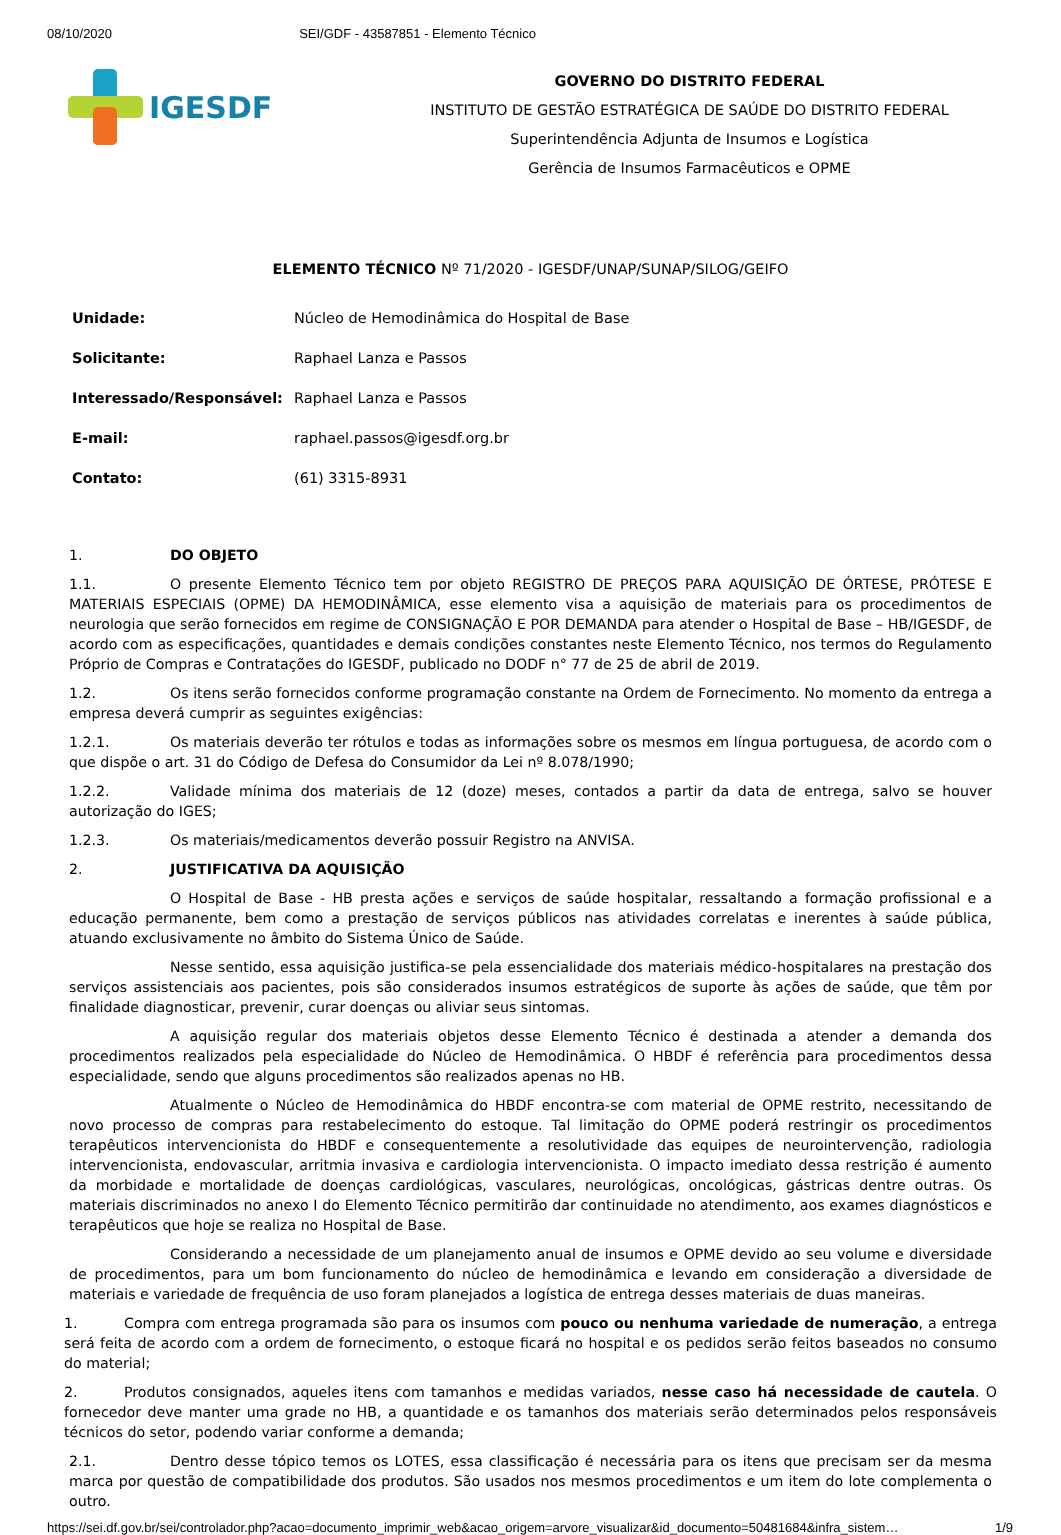08/10/2020 SEI/GDF - 43587851 - Elemento Técnico
IGESDF
GOVERNO DO DISTRITO FEDERAL
INSTITUTO DE GESTÃO ESTRATÉGICA DE SAÚDE DO DISTRITO FEDERAL
Superintendência Adjunta de Insumos e Logística
Gerência de Insumos Farmacêuticos e OPME
ELEMENTO TÉCNICO Nº 71/2020 - IGESDF/UNAP/SUNAP/SILOG/GEIFO
| Unidade: | Núcleo de Hemodinâmica do Hospital de Base |
| Solicitante: | Raphael Lanza e Passos |
| Interessado/Responsável: | Raphael Lanza e Passos |
| E-mail: | raphael.passos@igesdf.org.br |
| Contato: | (61) 3315-8931 |
1. DO OBJETO
1.1. O presente Elemento Técnico tem por objeto REGISTRO DE PREÇOS PARA AQUISIÇÃO DE ÓRTESE, PRÓTESE E MATERIAIS ESPECIAIS (OPME) DA HEMODINÂMICA, esse elemento visa a aquisição de materiais para os procedimentos de neurologia que serão fornecidos em regime de CONSIGNAÇÃO E POR DEMANDA para atender o Hospital de Base – HB/IGESDF, de acordo com as especificações, quantidades e demais condições constantes neste Elemento Técnico, nos termos do Regulamento Próprio de Compras e Contratações do IGESDF, publicado no DODF n° 77 de 25 de abril de 2019.
1.2. Os itens serão fornecidos conforme programação constante na Ordem de Fornecimento. No momento da entrega a empresa deverá cumprir as seguintes exigências:
1.2.1. Os materiais deverão ter rótulos e todas as informações sobre os mesmos em língua portuguesa, de acordo com o que dispõe o art. 31 do Código de Defesa do Consumidor da Lei nº 8.078/1990;
1.2.2. Validade mínima dos materiais de 12 (doze) meses, contados a partir da data de entrega, salvo se houver autorização do IGES;
1.2.3. Os materiais/medicamentos deverão possuir Registro na ANVISA.
2. JUSTIFICATIVA DA AQUISIÇÃO
O Hospital de Base - HB presta ações e serviços de saúde hospitalar, ressaltando a formação profissional e a educação permanente, bem como a prestação de serviços públicos nas atividades correlatas e inerentes à saúde pública, atuando exclusivamente no âmbito do Sistema Único de Saúde.
Nesse sentido, essa aquisição justifica-se pela essencialidade dos materiais médico-hospitalares na prestação dos serviços assistenciais aos pacientes, pois são considerados insumos estratégicos de suporte às ações de saúde, que têm por finalidade diagnosticar, prevenir, curar doenças ou aliviar seus sintomas.
A aquisição regular dos materiais objetos desse Elemento Técnico é destinada a atender a demanda dos procedimentos realizados pela especialidade do Núcleo de Hemodinâmica. O HBDF é referência para procedimentos dessa especialidade, sendo que alguns procedimentos são realizados apenas no HB.
Atualmente o Núcleo de Hemodinâmica do HBDF encontra-se com material de OPME restrito, necessitando de novo processo de compras para restabelecimento do estoque. Tal limitação do OPME poderá restringir os procedimentos terapêuticos intervencionista do HBDF e consequentemente a resolutividade das equipes de neurointervenção, radiologia intervencionista, endovascular, arritmia invasiva e cardiologia intervencionista. O impacto imediato dessa restrição é aumento da morbidade e mortalidade de doenças cardiológicas, vasculares, neurológicas, oncológicas, gástricas dentre outras. Os materiais discriminados no anexo I do Elemento Técnico permitirão dar continuidade no atendimento, aos exames diagnósticos e terapêuticos que hoje se realiza no Hospital de Base.
Considerando a necessidade de um planejamento anual de insumos e OPME devido ao seu volume e diversidade de procedimentos, para um bom funcionamento do núcleo de hemodinâmica e levando em consideração a diversidade de materiais e variedade de frequência de uso foram planejados a logística de entrega desses materiais de duas maneiras.
1. Compra com entrega programada são para os insumos com pouco ou nenhuma variedade de numeração, a entrega será feita de acordo com a ordem de fornecimento, o estoque ficará no hospital e os pedidos serão feitos baseados no consumo do material;
2. Produtos consignados, aqueles itens com tamanhos e medidas variados, nesse caso há necessidade de cautela. O fornecedor deve manter uma grade no HB, a quantidade e os tamanhos dos materiais serão determinados pelos responsáveis técnicos do setor, podendo variar conforme a demanda;
2.1. Dentro desse tópico temos os LOTES, essa classificação é necessária para os itens que precisam ser da mesma marca por questão de compatibilidade dos produtos. São usados nos mesmos procedimentos e um item do lote complementa o outro.
https://sei.df.gov.br/sei/controlador.php?acao=documento_imprimir_web&acao_origem=arvore_visualizar&id_documento=50481684&infra_sistem… 1/9